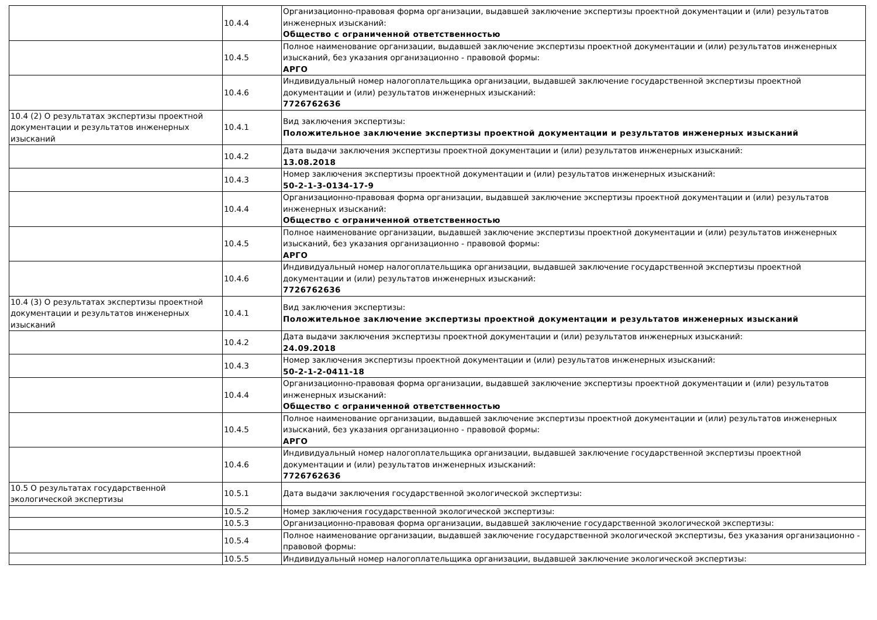| | 10.4.4 | Организационно-правовая форма организации, выдавшей заключение экспертизы проектной документации и (или) результатов инженерных изысканий: Общество с ограниченной ответственностью |
| | 10.4.5 | Полное наименование организации, выдавшей заключение экспертизы проектной документации и (или) результатов инженерных изысканий, без указания организационно - правовой формы: АРГО |
| | 10.4.6 | Индивидуальный номер налогоплательщика организации, выдавшей заключение государственной экспертизы проектной документации и (или) результатов инженерных изысканий: 7726762636 |
| 10.4 (2) О результатах экспертизы проектной документации и результатов инженерных изысканий | 10.4.1 | Вид заключения экспертизы: Положительное заключение экспертизы проектной документации и результатов инженерных изысканий |
| | 10.4.2 | Дата выдачи заключения экспертизы проектной документации и (или) результатов инженерных изысканий: 13.08.2018 |
| | 10.4.3 | Номер заключения экспертизы проектной документации и (или) результатов инженерных изысканий: 50-2-1-3-0134-17-9 |
| | 10.4.4 | Организационно-правовая форма организации, выдавшей заключение экспертизы проектной документации и (или) результатов инженерных изысканий: Общество с ограниченной ответственностью |
| | 10.4.5 | Полное наименование организации, выдавшей заключение экспертизы проектной документации и (или) результатов инженерных изысканий, без указания организационно - правовой формы: АРГО |
| | 10.4.6 | Индивидуальный номер налогоплательщика организации, выдавшей заключение государственной экспертизы проектной документации и (или) результатов инженерных изысканий: 7726762636 |
| 10.4 (3) О результатах экспертизы проектной документации и результатов инженерных изысканий | 10.4.1 | Вид заключения экспертизы: Положительное заключение экспертизы проектной документации и результатов инженерных изысканий |
| | 10.4.2 | Дата выдачи заключения экспертизы проектной документации и (или) результатов инженерных изысканий: 24.09.2018 |
| | 10.4.3 | Номер заключения экспертизы проектной документации и (или) результатов инженерных изысканий: 50-2-1-2-0411-18 |
| | 10.4.4 | Организационно-правовая форма организации, выдавшей заключение экспертизы проектной документации и (или) результатов инженерных изысканий: Общество с ограниченной ответственностью |
| | 10.4.5 | Полное наименование организации, выдавшей заключение экспертизы проектной документации и (или) результатов инженерных изысканий, без указания организационно - правовой формы: АРГО |
| | 10.4.6 | Индивидуальный номер налогоплательщика организации, выдавшей заключение государственной экспертизы проектной документации и (или) результатов инженерных изысканий: 7726762636 |
| 10.5 О результатах государственной экологической экспертизы | 10.5.1 | Дата выдачи заключения государственной экологической экспертизы: |
| | 10.5.2 | Номер заключения государственной экологической экспертизы: |
| | 10.5.3 | Организационно-правовая форма организации, выдавшей заключение государственной экологической экспертизы: |
| | 10.5.4 | Полное наименование организации, выдавшей заключение государственной экологической экспертизы, без указания организационно - правовой формы: |
| | 10.5.5 | Индивидуальный номер налогоплательщика организации, выдавшей заключение экологической экспертизы: |